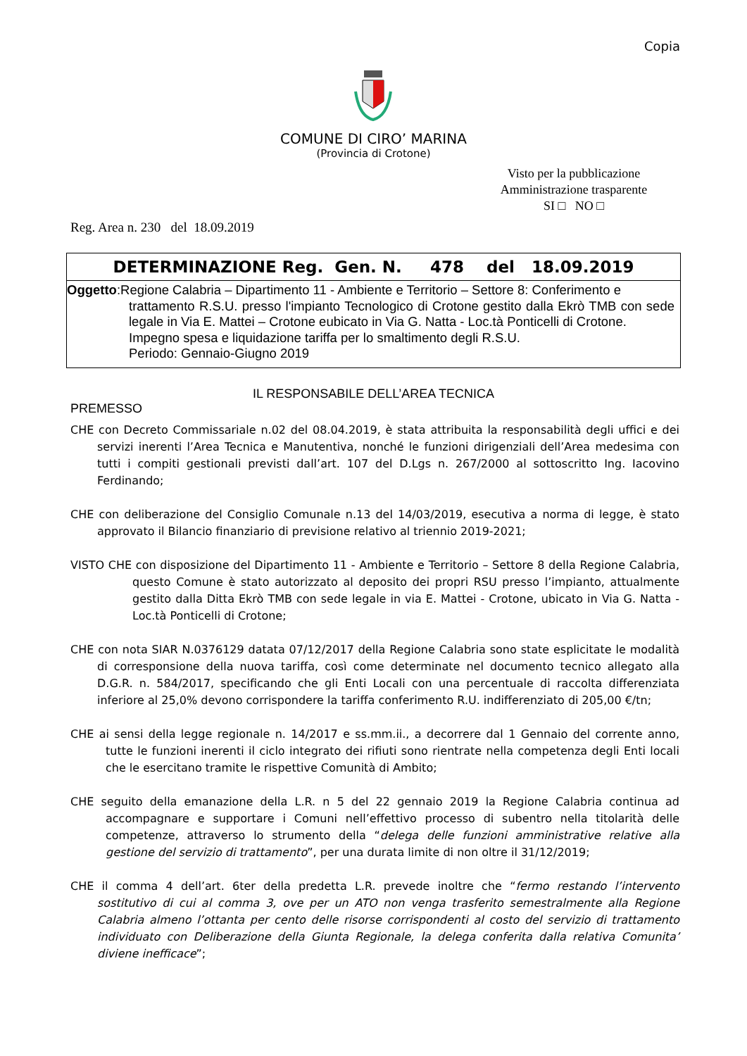Copia
COMUNE DI CIRO’ MARINA
(Provincia di Crotone)
Visto per la pubblicazione
Amministrazione trasparente
SI □ NO □
Reg. Area n. 230 del 18.09.2019
DETERMINAZIONE Reg. Gen. N. 478 del 18.09.2019
Oggetto:Regione Calabria – Dipartimento 11 - Ambiente e Territorio – Settore 8: Conferimento e
trattamento R.S.U. presso l'impianto Tecnologico di Crotone gestito dalla Ekrò TMB con sede legale in Via E. Mattei – Crotone eubicato in Via G. Natta - Loc.tà Ponticelli di Crotone.
Impegno spesa e liquidazione tariffa per lo smaltimento degli R.S.U.
Periodo: Gennaio-Giugno 2019
IL RESPONSABILE DELL’AREA TECNICA
PREMESSO
CHE con Decreto Commissariale n.02 del 08.04.2019, è stata attribuita la responsabilità degli uffici e dei servizi inerenti l’Area Tecnica e Manutentiva, nonché le funzioni dirigenziali dell’Area medesima con tutti i compiti gestionali previsti dall’art. 107 del D.Lgs n. 267/2000 al sottoscritto Ing. Iacovino Ferdinando;
CHE con deliberazione del Consiglio Comunale n.13 del 14/03/2019, esecutiva a norma di legge, è stato approvato il Bilancio finanziario di previsione relativo al triennio 2019-2021;
VISTO CHE con disposizione del Dipartimento 11 - Ambiente e Territorio – Settore 8 della Regione Calabria, questo Comune è stato autorizzato al deposito dei propri RSU presso l’impianto, attualmente gestito dalla Ditta Ekrò TMB con sede legale in via E. Mattei - Crotone, ubicato in Via G. Natta - Loc.tà Ponticelli di Crotone;
CHE con nota SIAR N.0376129 datata 07/12/2017 della Regione Calabria sono state esplicitate le modalità di corresponsione della nuova tariffa, così come determinate nel documento tecnico allegato alla D.G.R. n. 584/2017, specificando che gli Enti Locali con una percentuale di raccolta differenziata inferiore al 25,0% devono corrispondere la tariffa conferimento R.U. indifferenziato di 205,00 €/tn;
CHE ai sensi della legge regionale n. 14/2017 e ss.mm.ii., a decorrere dal 1 Gennaio del corrente anno, tutte le funzioni inerenti il ciclo integrato dei rifiuti sono rientrate nella competenza degli Enti locali che le esercitano tramite le rispettive Comunità di Ambito;
CHE seguito della emanazione della L.R. n 5 del 22 gennaio 2019 la Regione Calabria continua ad accompagnare e supportare i Comuni nell’effettivo processo di subentro nella titolarità delle competenze, attraverso lo strumento della “delega delle funzioni amministrative relative alla gestione del servizio di trattamento”, per una durata limite di non oltre il 31/12/2019;
CHE il comma 4 dell’art. 6ter della predetta L.R. prevede inoltre che “fermo restando l’intervento sostitutivo di cui al comma 3, ove per un ATO non venga trasferito semestralmente alla Regione Calabria almeno l’ottanta per cento delle risorse corrispondenti al costo del servizio di trattamento individuato con Deliberazione della Giunta Regionale, la delega conferita dalla relativa Comunita’ diviene inefficace”;